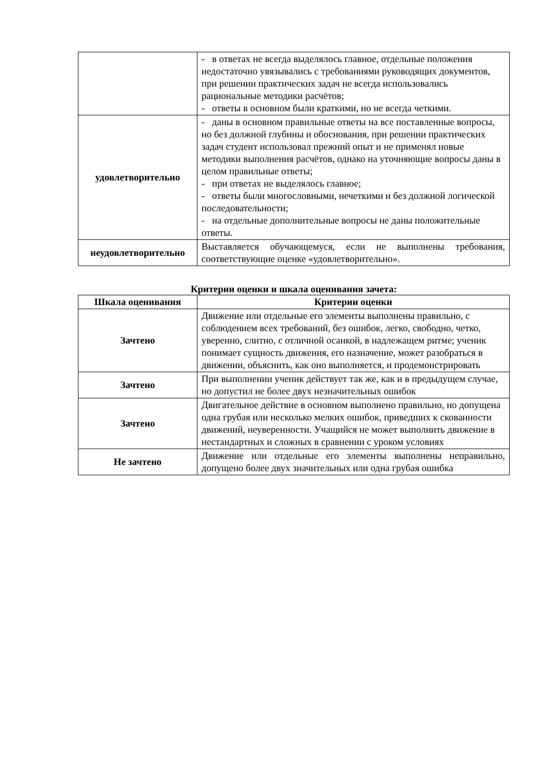| | - в ответах не всегда выделялось главное, отдельные положения недостаточно увязывались с требованиями руководящих документов, при решении практических задач не всегда использовались рациональные методики расчётов; - ответы в основном были краткими, но не всегда четкими. |
| удовлетворительно | - даны в основном правильные ответы на все поставленные вопросы, но без должной глубины и обоснования, при решении практических задач студент использовал прежний опыт и не применял новые методики выполнения расчётов, однако на уточняющие вопросы даны в целом правильные ответы; - при ответах не выделялось главное; - ответы были многословными, нечеткими и без должной логической последовательности; - на отдельные дополнительные вопросы не даны положительные ответы. |
| неудовлетворительно | Выставляется обучающемуся, если не выполнены требования, соответствующие оценке «удовлетворительно». |
Критерии оценки и шкала оценивания зачета:
| Шкала оценивания | Критерии оценки |
| --- | --- |
| Зачтено | Движение или отдельные его элементы выполнены правильно, с соблюдением всех требований, без ошибок, легко, свободно, четко, уверенно, слитно, с отличной осанкой, в надлежащем ритме; ученик понимает сущность движения, его назначение, может разобраться в движении, объяснить, как оно выполняется, и продемонстрировать |
| Зачтено | При выполнении ученик действует так же, как и в предыдущем случае, но допустил не более двух незначительных ошибок |
| Зачтено | Двигательное действие в основном выполнено правильно, но допущена одна грубая или несколько мелких ошибок, приведших к скованности движений, неуверенности. Учащийся не может выполнить движение в нестандартных и сложных в сравнении с уроком условиях |
| Не зачтено | Движение или отдельные его элементы выполнены неправильно, допущено более двух значительных или одна грубая ошибка |